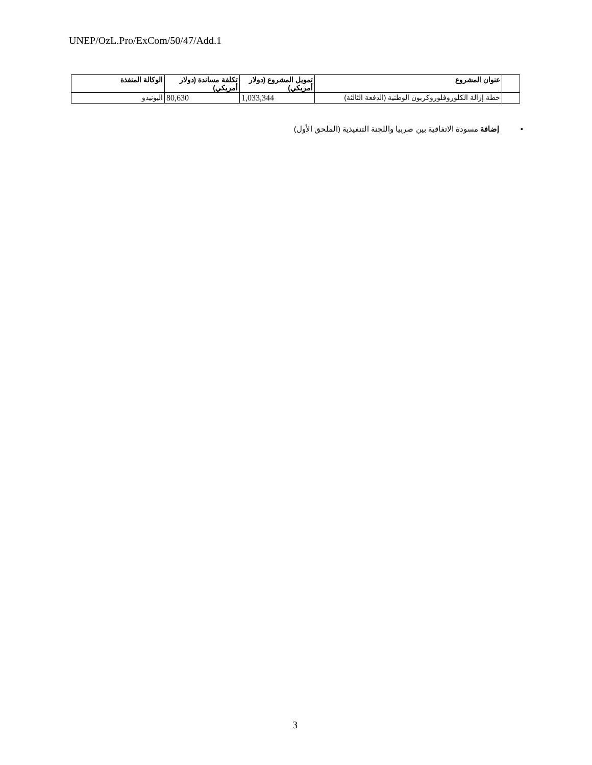UNEP/OzL.Pro/ExCom/50/47/Add.1
| | عنوان المشروع | تمويل المشروع (دولار أمريكي) | تكلفة مساندة (دولار أمريكي) | الوكالة المنفذة |
| --- | --- | --- | --- | --- |
| | خطة إزالة الكلوروفلوروكربون الوطنية (الدفعة الثالثة) | 1,033,344 | 80,630 | اليونيدو |
• إضافة مسودة الاتفاقية بين صربيا واللجنة التنفيذية (الملحق الأول)
3